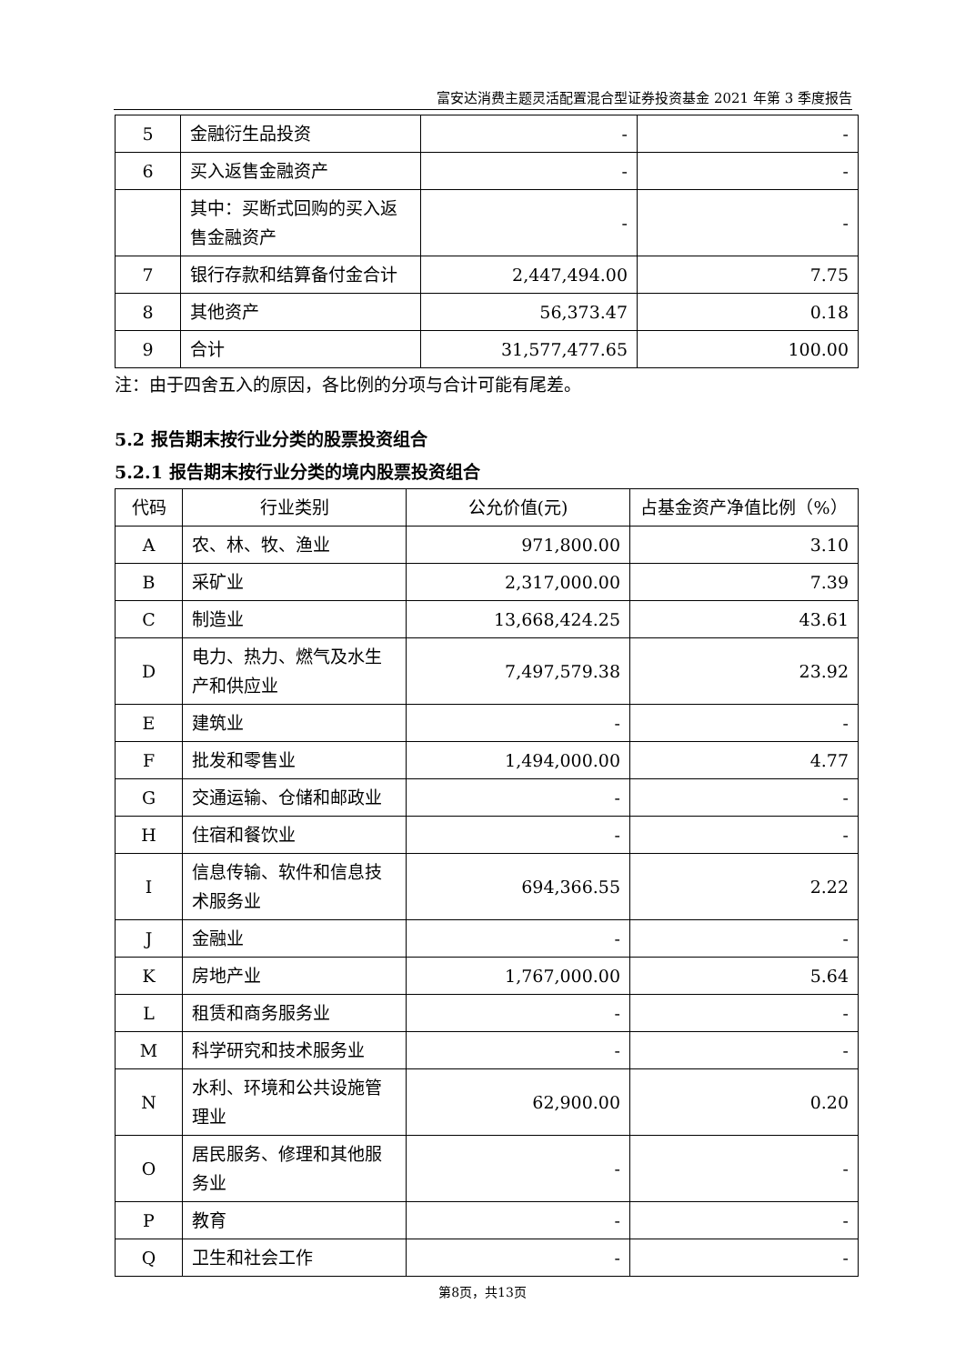富安达消费主题灵活配置混合型证券投资基金 2021 年第 3 季度报告
| 5 | 金融衍生品投资 | - | - |
| 6 | 买入返售金融资产 | - | - |
| | 其中：买断式回购的买入返售金融资产 | - | - |
| 7 | 银行存款和结算备付金合计 | 2,447,494.00 | 7.75 |
| 8 | 其他资产 | 56,373.47 | 0.18 |
| 9 | 合计 | 31,577,477.65 | 100.00 |
注：由于四舍五入的原因，各比例的分项与合计可能有尾差。
5.2 报告期末按行业分类的股票投资组合
5.2.1 报告期末按行业分类的境内股票投资组合
| 代码 | 行业类别 | 公允价值(元) | 占基金资产净值比例（%） |
| --- | --- | --- | --- |
| A | 农、林、牧、渔业 | 971,800.00 | 3.10 |
| B | 采矿业 | 2,317,000.00 | 7.39 |
| C | 制造业 | 13,668,424.25 | 43.61 |
| D | 电力、热力、燃气及水生产和供应业 | 7,497,579.38 | 23.92 |
| E | 建筑业 | - | - |
| F | 批发和零售业 | 1,494,000.00 | 4.77 |
| G | 交通运输、仓储和邮政业 | - | - |
| H | 住宿和餐饮业 | - | - |
| I | 信息传输、软件和信息技术服务业 | 694,366.55 | 2.22 |
| J | 金融业 | - | - |
| K | 房地产业 | 1,767,000.00 | 5.64 |
| L | 租赁和商务服务业 | - | - |
| M | 科学研究和技术服务业 | - | - |
| N | 水利、环境和公共设施管理业 | 62,900.00 | 0.20 |
| O | 居民服务、修理和其他服务业 | - | - |
| P | 教育 | - | - |
| Q | 卫生和社会工作 | - | - |
第8页，共13页